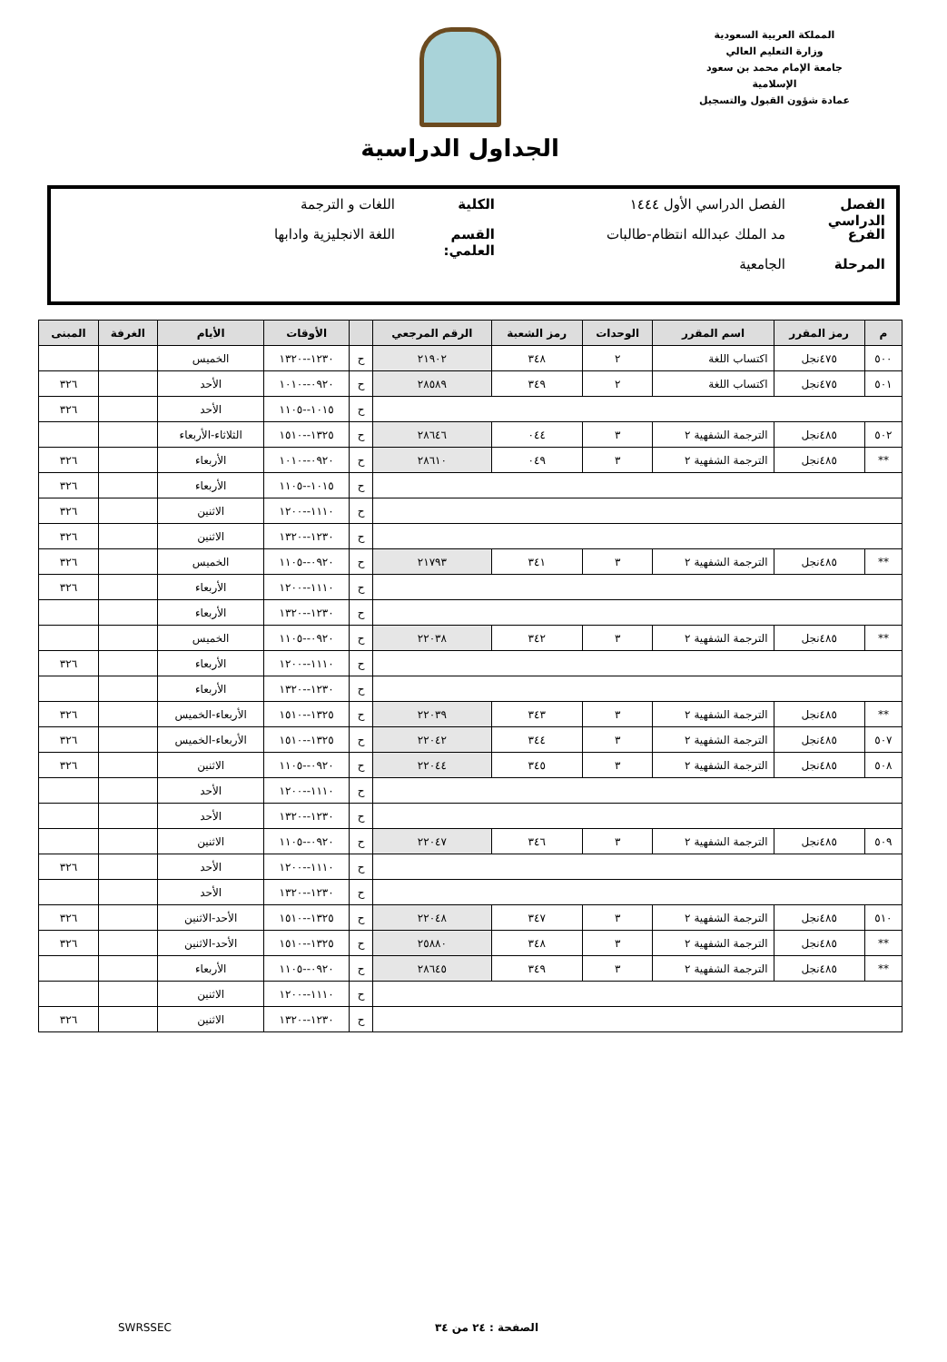المملكة العربية السعودية
وزارة التعليم العالي
جامعة الإمام محمد بن سعود الإسلامية
عمادة شؤون القبول والتسجيل
الجداول الدراسية
الفصل الدراسي الفصل الدراسي الأول ١٤٤٤ الكلية اللغات و الترجمة
الفرع مد الملك عبدالله انتظام-طالبات القسم العلمي: اللغة الانجليزية وادابها
المرحلة الجامعية
| م | رمز المقرر | اسم المقرر | الوحدات | رمز الشعبة | الرقم المرجعي | | الأوقات | الأيام | الغرفة | المبنى |
| --- | --- | --- | --- | --- | --- | --- | --- | --- | --- | --- |
| ٥٠٠ | ٤٧٥نجل | اكتساب اللغة | ٢ | ٣٤٨ | ٢١٩٠٢ | ح | ١٢٣٠--١٣٢٠ | الخميس | | |
| ٥٠١ | ٤٧٥نجل | اكتساب اللغة | ٢ | ٣٤٩ | ٢٨٥٨٩ | ح | ٠٩٢٠--١٠١٠ | الأحد | | ٣٢٦ |
| | | | | | | ح | ١٠١٥--١١٠٥ | الأحد | | ٣٢٦ |
| ٥٠٢ | ٤٨٥نجل | الترجمة الشفهية ٢ | ٣ | ٠٤٤ | ٢٨٦٤٦ | ح | ١٣٢٥--١٥١٠ | الثلاثاء-الأربعاء | | |
| ** | ٤٨٥نجل | الترجمة الشفهية ٢ | ٣ | ٠٤٩ | ٢٨٦١٠ | ح | ٠٩٢٠--١٠١٠ | الأربعاء | | ٣٢٦ |
| | | | | | | ح | ١٠١٥--١١٠٥ | الأربعاء | | ٣٢٦ |
| | | | | | | ح | ١١١٠--١٢٠٠ | الاثنين | | ٣٢٦ |
| | | | | | | ح | ١٢٣٠--١٣٢٠ | الاثنين | | ٣٢٦ |
| ** | ٤٨٥نجل | الترجمة الشفهية ٢ | ٣ | ٣٤١ | ٢١٧٩٣ | ح | ٠٩٢٠--١١٠٥ | الخميس | | ٣٢٦ |
| | | | | | | ح | ١١١٠--١٢٠٠ | الأربعاء | | ٣٢٦ |
| | | | | | | ح | ١٢٣٠--١٣٢٠ | الأربعاء | | |
| ** | ٤٨٥نجل | الترجمة الشفهية ٢ | ٣ | ٣٤٢ | ٢٢٠٣٨ | ح | ٠٩٢٠--١١٠٥ | الخميس | | |
| | | | | | | ح | ١١١٠--١٢٠٠ | الأربعاء | | ٣٢٦ |
| | | | | | | ح | ١٢٣٠--١٣٢٠ | الأربعاء | | |
| ** | ٤٨٥نجل | الترجمة الشفهية ٢ | ٣ | ٣٤٣ | ٢٢٠٣٩ | ح | ١٣٢٥--١٥١٠ | الأربعاء-الخميس | | ٣٢٦ |
| ٥٠٧ | ٤٨٥نجل | الترجمة الشفهية ٢ | ٣ | ٣٤٤ | ٢٢٠٤٢ | ح | ١٣٢٥--١٥١٠ | الأربعاء-الخميس | | ٣٢٦ |
| ٥٠٨ | ٤٨٥نجل | الترجمة الشفهية ٢ | ٣ | ٣٤٥ | ٢٢٠٤٤ | ح | ٠٩٢٠--١١٠٥ | الاثنين | | ٣٢٦ |
| | | | | | | ح | ١١١٠--١٢٠٠ | الأحد | | |
| | | | | | | ح | ١٢٣٠--١٣٢٠ | الأحد | | |
| ٥٠٩ | ٤٨٥نجل | الترجمة الشفهية ٢ | ٣ | ٣٤٦ | ٢٢٠٤٧ | ح | ٠٩٢٠--١١٠٥ | الاثنين | | |
| | | | | | | ح | ١١١٠--١٢٠٠ | الأحد | | ٣٢٦ |
| | | | | | | ح | ١٢٣٠--١٣٢٠ | الأحد | | |
| ٥١٠ | ٤٨٥نجل | الترجمة الشفهية ٢ | ٣ | ٣٤٧ | ٢٢٠٤٨ | ح | ١٣٢٥--١٥١٠ | الأحد-الاثنين | | ٣٢٦ |
| ** | ٤٨٥نجل | الترجمة الشفهية ٢ | ٣ | ٣٤٨ | ٢٥٨٨٠ | ح | ١٣٢٥--١٥١٠ | الأحد-الاثنين | | ٣٢٦ |
| ** | ٤٨٥نجل | الترجمة الشفهية ٢ | ٣ | ٣٤٩ | ٢٨٦٤٥ | ح | ٠٩٢٠--١١٠٥ | الأربعاء | | |
| | | | | | | ح | ١١١٠--١٢٠٠ | الاثنين | | |
| | | | | | | ح | ١٢٣٠--١٣٢٠ | الاثنين | | ٣٢٦ |
الصفحة : ٢٤ من ٣٤ SWRSSEC